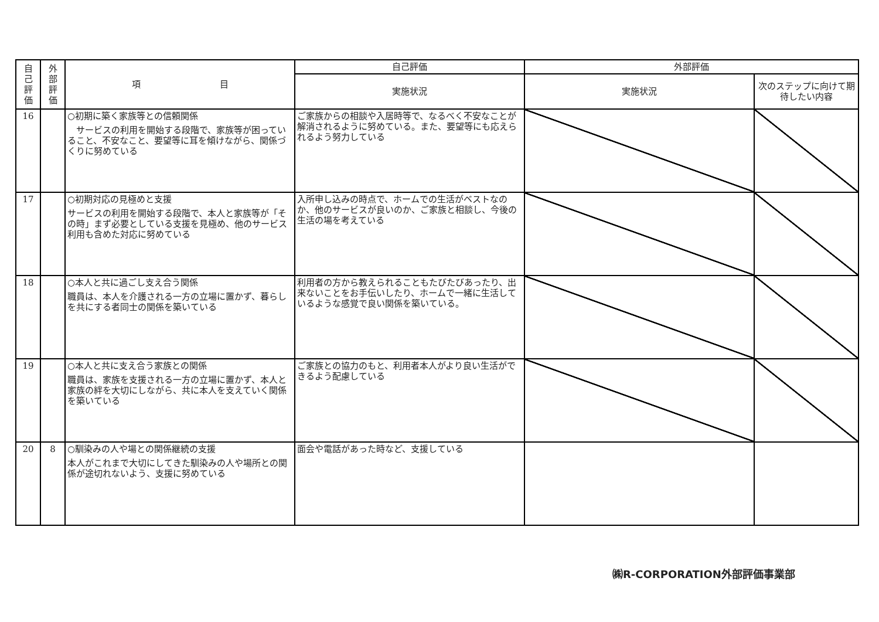| 自 己 評 価 | 外 部 評 価 | 項 目 | 自己評価 | 外部評価 | |
| --- | --- | --- | --- | --- | --- |
| | | | 実施状況 | 実施状況 | 次のステップに向けて期待したい内容 |
| 16 | | ○初期に築く家族等との信頼関係 サービスの利用を開始する段階で、家族等が困っていること、不安なこと、要望等に耳を傾けながら、関係づくりに努めている | ご家族からの相談や入居時等で、なるべく不安なことが解消されるように努めている。また、要望等にも応えられるよう努力している | | |
| 17 | | ○初期対応の見極めと支援 サービスの利用を開始する段階で、本人と家族等が「その時」まず必要としている支援を見極め、他のサービス利用も含めた対応に努めている | 入所申し込みの時点で、ホームでの生活がベストなのか、他のサービスが良いのか、ご家族と相談し、今後の生活の場を考えている | | |
| 18 | | ○本人と共に過ごし支え合う関係 職員は、本人を介護される一方の立場に置かず、暮らしを共にする者同士の関係を築いている | 利用者の方から教えられることもたびたびあったり、出来ないことをお手伝いしたり、ホームで一緒に生活しているような感覚で良い関係を築いている。 | | |
| 19 | | ○本人と共に支え合う家族との関係 職員は、家族を支援される一方の立場に置かず、本人と家族の絆を大切にしながら、共に本人を支えていく関係を築いている | ご家族との協力のもと、利用者本人がより良い生活ができるよう配慮している | | |
| 20 | 8 | ○馴染みの人や場との関係継続の支援 本人がこれまで大切にしてきた馴染みの人や場所との関係が途切れないよう、支援に努めている | 面会や電話があった時など、支援している | | |
㈱R-CORPORATION外部評価事業部